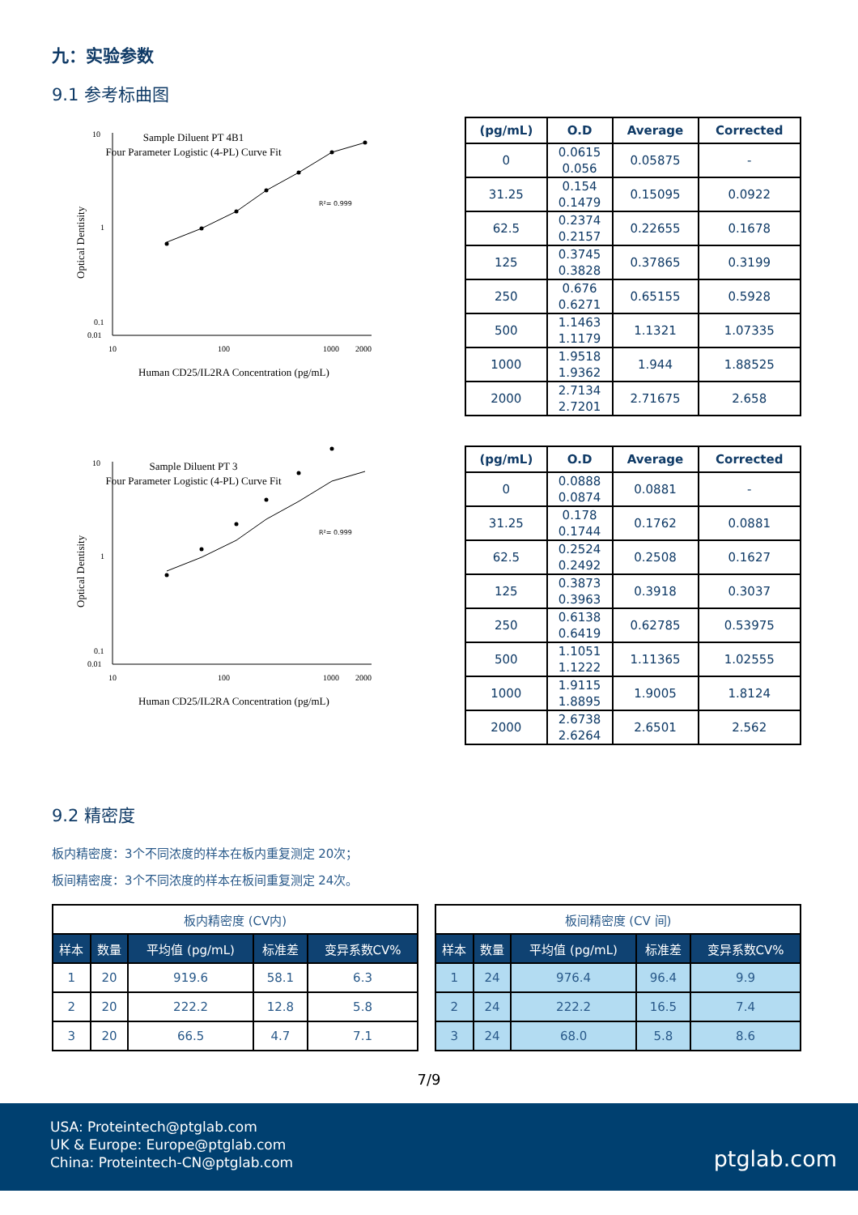九：实验参数
9.1 参考标曲图
Sample Diluent PT 4B1
Four Parameter Logistic (4-PL) Curve Fit
R²= 0.999
10
1
0.1
0.01
10
100
1000
2000
Human CD25/IL2RA Concentration (pg/mL)
Optical Dentisity
| (pg/mL) | O.D | Average | Corrected |
| --- | --- | --- | --- |
| 0 | 0.0615 0.056 | 0.05875 | - |
| 31.25 | 0.154 0.1479 | 0.15095 | 0.0922 |
| 62.5 | 0.2374 0.2157 | 0.22655 | 0.1678 |
| 125 | 0.3745 0.3828 | 0.37865 | 0.3199 |
| 250 | 0.676 0.6271 | 0.65155 | 0.5928 |
| 500 | 1.1463 1.1179 | 1.1321 | 1.07335 |
| 1000 | 1.9518 1.9362 | 1.944 | 1.88525 |
| 2000 | 2.7134 2.7201 | 2.71675 | 2.658 |
Sample Diluent PT 3
Four Parameter Logistic (4-PL) Curve Fit
R²= 0.999
10
1
0.1
0.01
10
100
1000
2000
Human CD25/IL2RA Concentration (pg/mL)
Optical Dentisity
| (pg/mL) | O.D | Average | Corrected |
| --- | --- | --- | --- |
| 0 | 0.0888 0.0874 | 0.0881 | - |
| 31.25 | 0.178 0.1744 | 0.1762 | 0.0881 |
| 62.5 | 0.2524 0.2492 | 0.2508 | 0.1627 |
| 125 | 0.3873 0.3963 | 0.3918 | 0.3037 |
| 250 | 0.6138 0.6419 | 0.62785 | 0.53975 |
| 500 | 1.1051 1.1222 | 1.11365 | 1.02555 |
| 1000 | 1.9115 1.8895 | 1.9005 | 1.8124 |
| 2000 | 2.6738 2.6264 | 2.6501 | 2.562 |
9.2 精密度
板内精密度：3个不同浓度的样本在板内重复测定 20次；
板间精密度：3个不同浓度的样本在板间重复测定 24次。
| 板内精密度 (CV内) | | | | |
| --- | --- | --- | --- | --- |
| 样本 | 数量 | 平均值 (pg/mL) | 标准差 | 变异系数CV% |
| 1 | 20 | 919.6 | 58.1 | 6.3 |
| 2 | 20 | 222.2 | 12.8 | 5.8 |
| 3 | 20 | 66.5 | 4.7 | 7.1 |
| 板间精密度 (CV 间) | | | | |
| --- | --- | --- | --- | --- |
| 样本 | 数量 | 平均值 (pg/mL) | 标准差 | 变异系数CV% |
| 1 | 24 | 976.4 | 96.4 | 9.9 |
| 2 | 24 | 222.2 | 16.5 | 7.4 |
| 3 | 24 | 68.0 | 5.8 | 8.6 |
7/9
USA: Proteintech@ptglab.com
UK & Europe: Europe@ptglab.com
China: Proteintech-CN@ptglab.com
ptglab.com